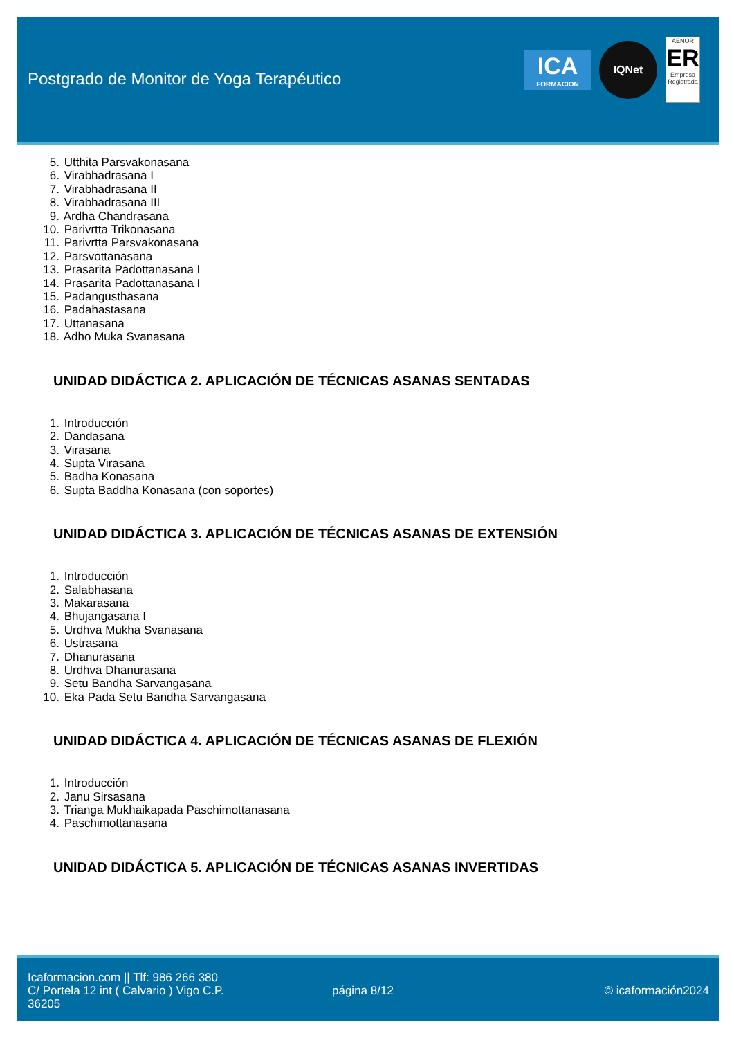Postgrado de Monitor de Yoga Terapéutico
ICA
FORMACION
IQNet
AENOR
ER
Empresa Registrada
5. Utthita Parsvakonasana
6. Virabhadrasana I
7. Virabhadrasana II
8. Virabhadrasana III
9. Ardha Chandrasana
10. Parivrtta Trikonasana
11. Parivrtta Parsvakonasana
12. Parsvottanasana
13. Prasarita Padottanasana I
14. Prasarita Padottanasana I
15. Padangusthasana
16. Padahastasana
17. Uttanasana
18. Adho Muka Svanasana
UNIDAD DIDÁCTICA 2. APLICACIÓN DE TÉCNICAS ASANAS SENTADAS
1. Introducción
2. Dandasana
3. Virasana
4. Supta Virasana
5. Badha Konasana
6. Supta Baddha Konasana (con soportes)
UNIDAD DIDÁCTICA 3. APLICACIÓN DE TÉCNICAS ASANAS DE EXTENSIÓN
1. Introducción
2. Salabhasana
3. Makarasana
4. Bhujangasana I
5. Urdhva Mukha Svanasana
6. Ustrasana
7. Dhanurasana
8. Urdhva Dhanurasana
9. Setu Bandha Sarvangasana
10. Eka Pada Setu Bandha Sarvangasana
UNIDAD DIDÁCTICA 4. APLICACIÓN DE TÉCNICAS ASANAS DE FLEXIÓN
1. Introducción
2. Janu Sirsasana
3. Trianga Mukhaikapada Paschimottanasana
4. Paschimottanasana
UNIDAD DIDÁCTICA 5. APLICACIÓN DE TÉCNICAS ASANAS INVERTIDAS
Icaformacion.com || Tlf: 986 266 380
C/ Portela 12 int ( Calvario ) Vigo C.P. 36205
página 8/12 © icaformación2024